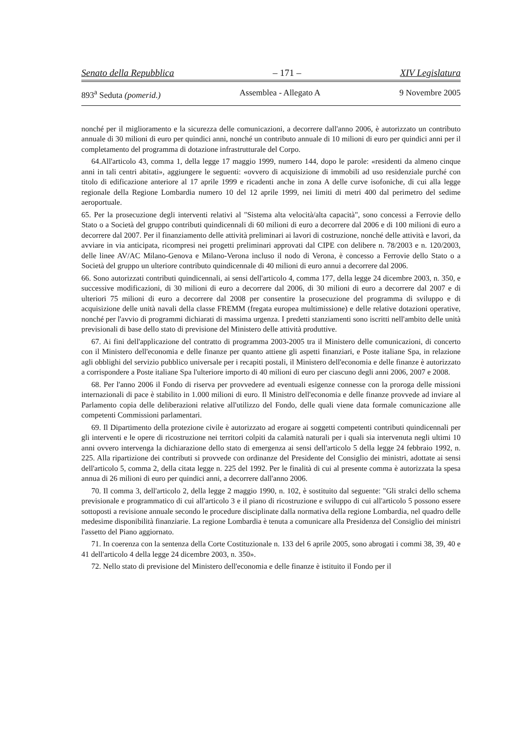Senato della Repubblica – 171 – XIV Legislatura
893<sup>a</sup> Seduta (pomerid.) Assemblea - Allegato A 9 Novembre 2005
nonché per il miglioramento e la sicurezza delle comunicazioni, a decorrere dall'anno 2006, è autorizzato un contributo annuale di 30 milioni di euro per quindici anni, nonché un contributo annuale di 10 milioni di euro per quindici anni per il completamento del programma di dotazione infrastrutturale del Corpo.
64.All'articolo 43, comma 1, della legge 17 maggio 1999, numero 144, dopo le parole: «residenti da almeno cinque anni in tali centri abitati», aggiungere le seguenti: «ovvero di acquisizione di immobili ad uso residenziale purché con titolo di edificazione anteriore al 17 aprile 1999 e ricadenti anche in zona A delle curve isofoniche, di cui alla legge regionale della Regione Lombardia numero 10 del 12 aprile 1999, nei limiti di metri 400 dal perimetro del sedime aeroportuale.
65. Per la prosecuzione degli interventi relativi al "Sistema alta velocità/alta capacità", sono concessi a Ferrovie dello Stato o a Società del gruppo contributi quindicennali di 60 milioni di euro a decorrere dal 2006 e di 100 milioni di euro a decorrere dal 2007. Per il finanziamento delle attività preliminari ai lavori di costruzione, nonché delle attività e lavori, da avviare in via anticipata, ricompresi nei progetti preliminari approvati dal CIPE con delibere n. 78/2003 e n. 120/2003, delle linee AV/AC Milano-Genova e Milano-Verona incluso il nodo di Verona, è concesso a Ferrovie dello Stato o a Società del gruppo un ulteriore contributo quindicennale di 40 milioni di euro annui a decorrere dal 2006.
66. Sono autorizzati contributi quindicennali, ai sensi dell'articolo 4, comma 177, della legge 24 dicembre 2003, n. 350, e successive modificazioni, di 30 milioni di euro a decorrere dal 2006, di 30 milioni di euro a decorrere dal 2007 e di ulteriori 75 milioni di euro a decorrere dal 2008 per consentire la prosecuzione del programma di sviluppo e di acquisizione delle unità navali della classe FREMM (fregata europea multimissione) e delle relative dotazioni operative, nonché per l'avvio di programmi dichiarati di massima urgenza. I predetti stanziamenti sono iscritti nell'ambito delle unità previsionali di base dello stato di previsione del Ministero delle attività produttive.
67. Ai fini dell'applicazione del contratto di programma 2003-2005 tra il Ministero delle comunicazioni, di concerto con il Ministero dell'economia e delle finanze per quanto attiene gli aspetti finanziari, e Poste italiane Spa, in relazione agli obblighi del servizio pubblico universale per i recapiti postali, il Ministero dell'economia e delle finanze è autorizzato a corrispondere a Poste italiane Spa l'ulteriore importo di 40 milioni di euro per ciascuno degli anni 2006, 2007 e 2008.
68. Per l'anno 2006 il Fondo di riserva per provvedere ad eventuali esigenze connesse con la proroga delle missioni internazionali di pace è stabilito in 1.000 milioni di euro. Il Ministro dell'economia e delle finanze provvede ad inviare al Parlamento copia delle deliberazioni relative all'utilizzo del Fondo, delle quali viene data formale comunicazione alle competenti Commissioni parlamentari.
69. Il Dipartimento della protezione civile è autorizzato ad erogare ai soggetti competenti contributi quindicennali per gli interventi e le opere di ricostruzione nei territori colpiti da calamità naturali per i quali sia intervenuta negli ultimi 10 anni ovvero intervenga la dichiarazione dello stato di emergenza ai sensi dell'articolo 5 della legge 24 febbraio 1992, n. 225. Alla ripartizione dei contributi si provvede con ordinanze del Presidente del Consiglio dei ministri, adottate ai sensi dell'articolo 5, comma 2, della citata legge n. 225 del 1992. Per le finalità di cui al presente comma è autorizzata la spesa annua di 26 milioni di euro per quindici anni, a decorrere dall'anno 2006.
70. Il comma 3, dell'articolo 2, della legge 2 maggio 1990, n. 102, è sostituito dal seguente: "Gli stralci dello schema previsionale e programmatico di cui all'articolo 3 e il piano di ricostruzione e sviluppo di cui all'articolo 5 possono essere sottoposti a revisione annuale secondo le procedure disciplinate dalla normativa della regione Lombardia, nel quadro delle medesime disponibilità finanziarie. La regione Lombardia è tenuta a comunicare alla Presidenza del Consiglio dei ministri l'assetto del Piano aggiornato.
71. In coerenza con la sentenza della Corte Costituzionale n. 133 del 6 aprile 2005, sono abrogati i commi 38, 39, 40 e 41 dell'articolo 4 della legge 24 dicembre 2003, n. 350».
72. Nello stato di previsione del Ministero dell'economia e delle finanze è istituito il Fondo per il